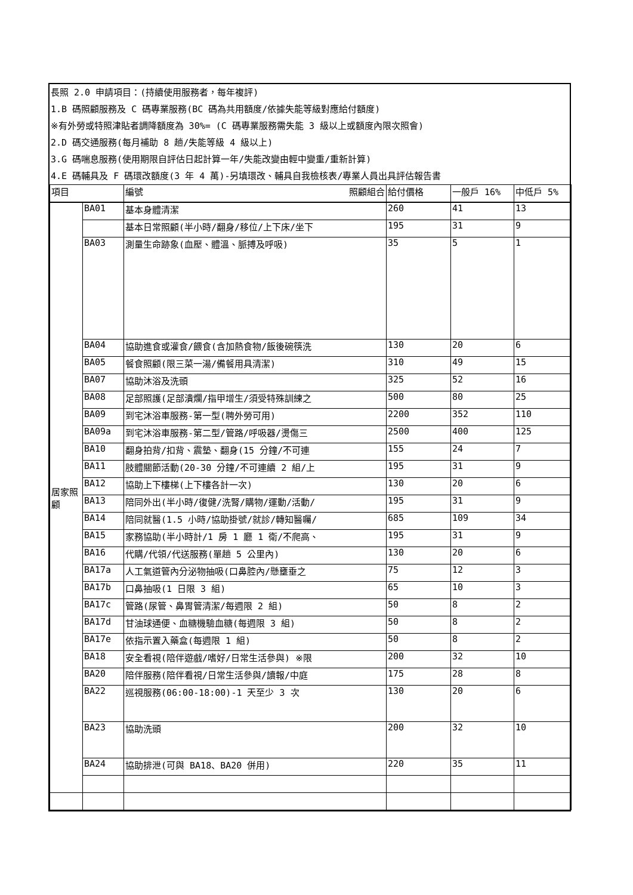長照 2.0 申請項目：(持續使用服務者，每年複評)
1.B 碼照顧服務及 C 碼專業服務(BC 碼為共用額度/依據失能等級對應給付額度)
※有外勞或特照津貼者調降額度為 30%= (C 碼專業服務需失能 3 級以上或額度內限次照會)
2.D 碼交通服務(每月補助 8 趟/失能等級 4 級以上)
3.G 碼喘息服務(使用期限自評估日起計算一年/失能改變由輕中變重/重新計算)
4.E 碼輔具及 F 碼環改額度(3 年 4 萬)-另填環改、輔具自我檢核表/專業人員出具評估報告書
| 項目 | | 編號 照顧組合 | 給付價格 | 一般戶 16% | 中低戶 5% |
| --- | --- | --- | --- | --- | --- |
| 居家照顧 | BA01 | 基本身體清潔 | 260 | 41 | 13 |
| | | 基本日常照顧(半小時/翻身/移位/上下床/坐下 | 195 | 31 | 9 |
| | BA03 | 測量生命跡象(血壓、體溫、脈搏及呼吸) | 35 | 5 | 1 |
| | BA04 | 協助進食或灌食/餵食(含加熱食物/飯後碗筷洗 | 130 | 20 | 6 |
| | BA05 | 餐食照顧(限三菜一湯/備餐用具清潔) | 310 | 49 | 15 |
| | BA07 | 協助沐浴及洗頭 | 325 | 52 | 16 |
| | BA08 | 足部照護(足部潰爛/指甲增生/須受特殊訓練之 | 500 | 80 | 25 |
| | BA09 | 到宅沐浴車服務-第一型(聘外勞可用) | 2200 | 352 | 110 |
| | BA09a | 到宅沐浴車服務-第二型/管路/呼吸器/燙傷三 | 2500 | 400 | 125 |
| | BA10 | 翻身拍背/扣背、震墊、翻身(15 分鐘/不可連 | 155 | 24 | 7 |
| | BA11 | 肢體關節活動(20-30 分鐘/不可連續 2 組/上 | 195 | 31 | 9 |
| | BA12 | 協助上下樓梯(上下樓各計一次) | 130 | 20 | 6 |
| | BA13 | 陪同外出(半小時/復健/洗腎/購物/運動/活動/ | 195 | 31 | 9 |
| | BA14 | 陪同就醫(1.5 小時/協助掛號/就診/轉知醫囑/ | 685 | 109 | 34 |
| | BA15 | 家務協助(半小時計/1 房 1 廳 1 衛/不爬高、 | 195 | 31 | 9 |
| | BA16 | 代購/代領/代送服務(單趟 5 公里內) | 130 | 20 | 6 |
| | BA17a | 人工氣道管內分泌物抽吸(口鼻腔內/懸壅垂之 | 75 | 12 | 3 |
| | BA17b | 口鼻抽吸(1 日限 3 組) | 65 | 10 | 3 |
| | BA17c | 管路(尿管、鼻胃管清潔/每週限 2 組) | 50 | 8 | 2 |
| | BA17d | 甘油球通便、血糖機驗血糖(每週限 3 組) | 50 | 8 | 2 |
| | BA17e | 依指示置入藥盒(每週限 1 組) | 50 | 8 | 2 |
| | BA18 | 安全看視(陪伴遊戲/嗜好/日常生活參與) ※限 | 200 | 32 | 10 |
| | BA20 | 陪伴服務(陪伴看視/日常生活參與/讀報/中庭 | 175 | 28 | 8 |
| | BA22 | 巡視服務(06:00-18:00)-1 天至少 3 次 | 130 | 20 | 6 |
| | BA23 | 協助洗頭 | 200 | 32 | 10 |
| | BA24 | 協助排泄(可與 BA18、BA20 併用) | 220 | 35 | 11 |